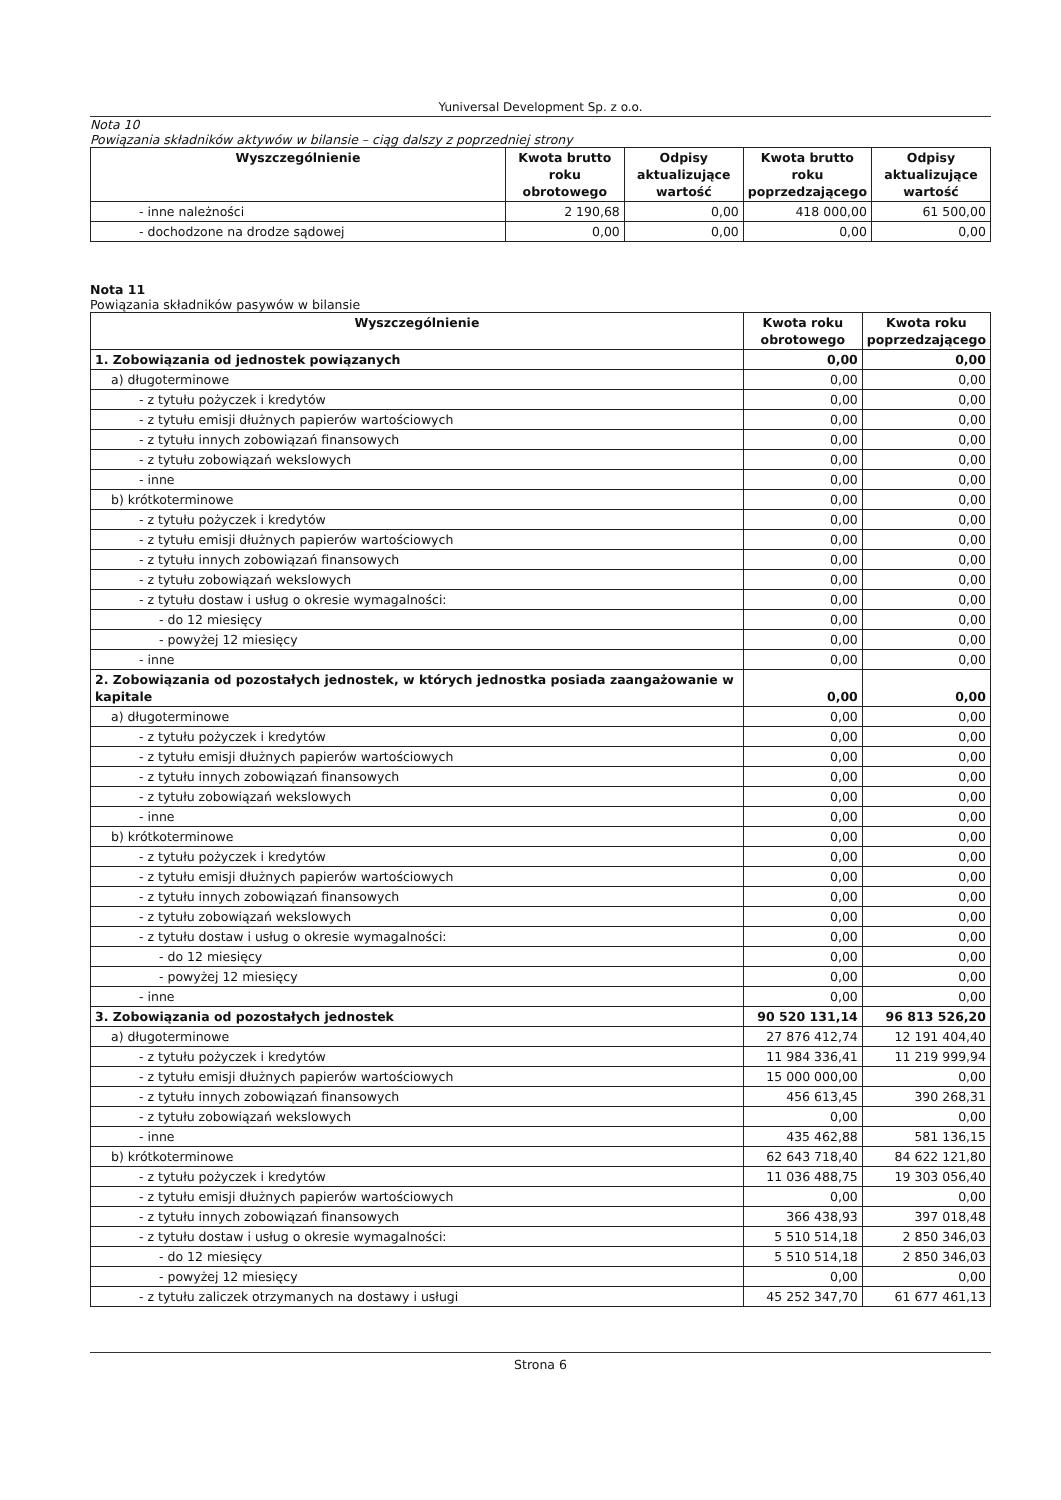Yuniversal Development Sp. z o.o.
Nota 10
Powiązania składników aktywów w bilansie – ciąg dalszy z poprzedniej strony
| Wyszczególnienie | Kwota brutto roku obrotowego | Odpisy aktualizujące wartość | Kwota brutto roku poprzedzającego | Odpisy aktualizujące wartość |
| --- | --- | --- | --- | --- |
| - inne należności | 2 190,68 | 0,00 | 418 000,00 | 61 500,00 |
| - dochodzone na drodze sądowej | 0,00 | 0,00 | 0,00 | 0,00 |
Nota 11
Powiązania składników pasywów w bilansie
| Wyszczególnienie | Kwota roku obrotowego | Kwota roku poprzedzającego |
| --- | --- | --- |
| 1. Zobowiązania od jednostek powiązanych | 0,00 | 0,00 |
| a) długoterminowe | 0,00 | 0,00 |
| - z tytułu pożyczek i kredytów | 0,00 | 0,00 |
| - z tytułu emisji dłużnych papierów wartościowych | 0,00 | 0,00 |
| - z tytułu innych zobowiązań finansowych | 0,00 | 0,00 |
| - z tytułu zobowiązań wekslowych | 0,00 | 0,00 |
| - inne | 0,00 | 0,00 |
| b) krótkoterminowe | 0,00 | 0,00 |
| - z tytułu pożyczek i kredytów | 0,00 | 0,00 |
| - z tytułu emisji dłużnych papierów wartościowych | 0,00 | 0,00 |
| - z tytułu innych zobowiązań finansowych | 0,00 | 0,00 |
| - z tytułu zobowiązań wekslowych | 0,00 | 0,00 |
| - z tytułu dostaw i usług o okresie wymagalności: | 0,00 | 0,00 |
| - do 12 miesięcy | 0,00 | 0,00 |
| - powyżej 12 miesięcy | 0,00 | 0,00 |
| - inne | 0,00 | 0,00 |
| 2. Zobowiązania od pozostałych jednostek, w których jednostka posiada zaangażowanie w kapitale | 0,00 | 0,00 |
| a) długoterminowe | 0,00 | 0,00 |
| - z tytułu pożyczek i kredytów | 0,00 | 0,00 |
| - z tytułu emisji dłużnych papierów wartościowych | 0,00 | 0,00 |
| - z tytułu innych zobowiązań finansowych | 0,00 | 0,00 |
| - z tytułu zobowiązań wekslowych | 0,00 | 0,00 |
| - inne | 0,00 | 0,00 |
| b) krótkoterminowe | 0,00 | 0,00 |
| - z tytułu pożyczek i kredytów | 0,00 | 0,00 |
| - z tytułu emisji dłużnych papierów wartościowych | 0,00 | 0,00 |
| - z tytułu innych zobowiązań finansowych | 0,00 | 0,00 |
| - z tytułu zobowiązań wekslowych | 0,00 | 0,00 |
| - z tytułu dostaw i usług o okresie wymagalności: | 0,00 | 0,00 |
| - do 12 miesięcy | 0,00 | 0,00 |
| - powyżej 12 miesięcy | 0,00 | 0,00 |
| - inne | 0,00 | 0,00 |
| 3. Zobowiązania od pozostałych jednostek | 90 520 131,14 | 96 813 526,20 |
| a) długoterminowe | 27 876 412,74 | 12 191 404,40 |
| - z tytułu pożyczek i kredytów | 11 984 336,41 | 11 219 999,94 |
| - z tytułu emisji dłużnych papierów wartościowych | 15 000 000,00 | 0,00 |
| - z tytułu innych zobowiązań finansowych | 456 613,45 | 390 268,31 |
| - z tytułu zobowiązań wekslowych | 0,00 | 0,00 |
| - inne | 435 462,88 | 581 136,15 |
| b) krótkoterminowe | 62 643 718,40 | 84 622 121,80 |
| - z tytułu pożyczek i kredytów | 11 036 488,75 | 19 303 056,40 |
| - z tytułu emisji dłużnych papierów wartościowych | 0,00 | 0,00 |
| - z tytułu innych zobowiązań finansowych | 366 438,93 | 397 018,48 |
| - z tytułu dostaw i usług o okresie wymagalności: | 5 510 514,18 | 2 850 346,03 |
| - do 12 miesięcy | 5 510 514,18 | 2 850 346,03 |
| - powyżej 12 miesięcy | 0,00 | 0,00 |
| - z tytułu zaliczek otrzymanych na dostawy i usługi | 45 252 347,70 | 61 677 461,13 |
Strona 6